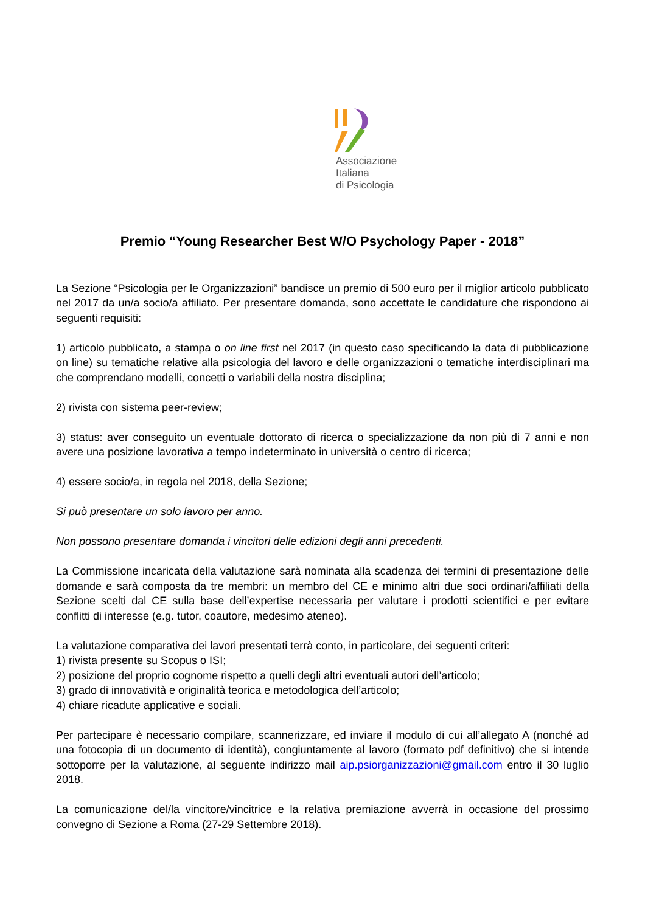Associazione
Italiana
di Psicologia
Premio “Young Researcher Best W/O Psychology Paper - 2018”
La Sezione “Psicologia per le Organizzazioni” bandisce un premio di 500 euro per il miglior articolo pubblicato nel 2017 da un/a socio/a affiliato. Per presentare domanda, sono accettate le candidature che rispondono ai seguenti requisiti:
1) articolo pubblicato, a stampa o on line first nel 2017 (in questo caso specificando la data di pubblicazione on line) su tematiche relative alla psicologia del lavoro e delle organizzazioni o tematiche interdisciplinari ma che comprendano modelli, concetti o variabili della nostra disciplina;
2) rivista con sistema peer-review;
3) status: aver conseguito un eventuale dottorato di ricerca o specializzazione da non più di 7 anni e non avere una posizione lavorativa a tempo indeterminato in università o centro di ricerca;
4) essere socio/a, in regola nel 2018, della Sezione;
Si può presentare un solo lavoro per anno.
Non possono presentare domanda i vincitori delle edizioni degli anni precedenti.
La Commissione incaricata della valutazione sarà nominata alla scadenza dei termini di presentazione delle domande e sarà composta da tre membri: un membro del CE e minimo altri due soci ordinari/affiliati della Sezione scelti dal CE sulla base dell’expertise necessaria per valutare i prodotti scientifici e per evitare conflitti di interesse (e.g. tutor, coautore, medesimo ateneo).
La valutazione comparativa dei lavori presentati terrà conto, in particolare, dei seguenti criteri:
1) rivista presente su Scopus o ISI;
2) posizione del proprio cognome rispetto a quelli degli altri eventuali autori dell’articolo;
3) grado di innovatività e originalità teorica e metodologica dell’articolo;
4) chiare ricadute applicative e sociali.
Per partecipare è necessario compilare, scannerizzare, ed inviare il modulo di cui all’allegato A (nonché ad una fotocopia di un documento di identità), congiuntamente al lavoro (formato pdf definitivo) che si intende sottoporre per la valutazione, al seguente indirizzo mail aip.psiorganizzazioni@gmail.com entro il 30 luglio 2018.
La comunicazione del/la vincitore/vincitrice e la relativa premiazione avverrà in occasione del prossimo convegno di Sezione a Roma (27-29 Settembre 2018).